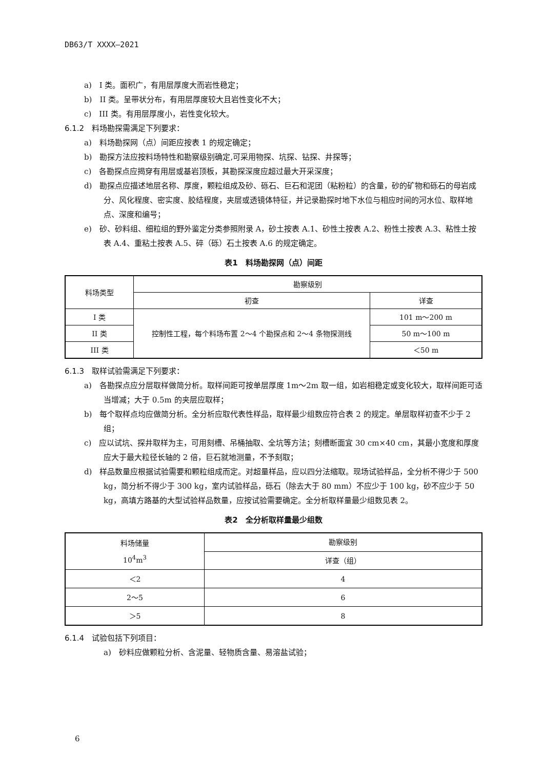DB63/T XXXX—2021
a)　I 类。面积广，有用层厚度大而岩性稳定；
b)　II 类。呈带状分布，有用层厚度较大且岩性变化不大；
c)　III 类。有用层厚度小，岩性变化较大。
6.1.2　料场勘探需满足下列要求：
a)　料场勘探网（点）间距应按表 1 的规定确定；
b)　勘探方法应按料场特性和勘察级别确定,可采用物探、坑探、钻探、井探等；
c)　各勘探点应揭穿有用层或基岩顶板，其勘探深度应超过最大开采深度；
d)　勘探点应描述地层名称、厚度，颗粒组成及砂、砾石、巨石和泥团（粘粉粒）的含量，砂的矿物和砾石的母岩成分、风化程度、密实度、胶结程度，夹层或透镜体特征，并记录勘探时地下水位与相应时间的河水位、取样地点、深度和编号；
e)　砂、砂料组、细粒组的野外鉴定分类参照附录 A，砂土按表 A.1、砂性土按表 A.2、粉性土按表 A.3、粘性土按表 A.4、重粘土按表 A.5、碎（砾）石土按表 A.6 的规定确定。
表1　料场勘探网（点）间距
| 料场类型 | 勘察级别 | |
| --- | --- | --- |
| | 初查 | 详查 |
| I 类 | 控制性工程，每个料场布置 2～4 个勘探点和 2～4 条物探测线 | 101 m～200 m |
| II 类 | | 50 m～100 m |
| III 类 | | ＜50 m |
6.1.3　取样试验需满足下列要求：
a)　各勘探点应分层取样做简分析。取样间距可按单层厚度 1m～2m 取一组，如岩相稳定或变化较大，取样间距可适当增减；大于 0.5m 的夹层应取样；
b)　每个取样点均应做简分析。全分析应取代表性样品，取样最少组数应符合表 2 的规定。单层取样初查不少于 2 组；
c)　应以试坑、探井取样为主，可用刻槽、吊桶抽取、全坑等方法；刻槽断面宜 30 cm×40 cm，其最小宽度和厚度应大于最大粒径长轴的 2 倍，巨石就地测量，不予刻取；
d)　样品数量应根据试验需要和颗粒组成而定。对超量样品，应以四分法缩取。现场试验样品，全分析不得少于 500 kg，简分析不得少于 300 kg，室内试验样品，砾石（除去大于 80 mm）不应少于 100 kg，砂不应少于 50 kg，高填方路基的大型试验样品数量，应按试验需要确定。全分析取样量最少组数见表 2。
表2　全分析取样量最少组数
| 料场储量 10<sup>4</sup>m<sup>3</sup> | 勘察级别 |
| --- | --- |
| | 详查（组） |
| ＜2 | 4 |
| 2～5 | 6 |
| ＞5 | 8 |
6.1.4　试验包括下列项目：
a)　砂料应做颗粒分析、含泥量、轻物质含量、易溶盐试验；
6